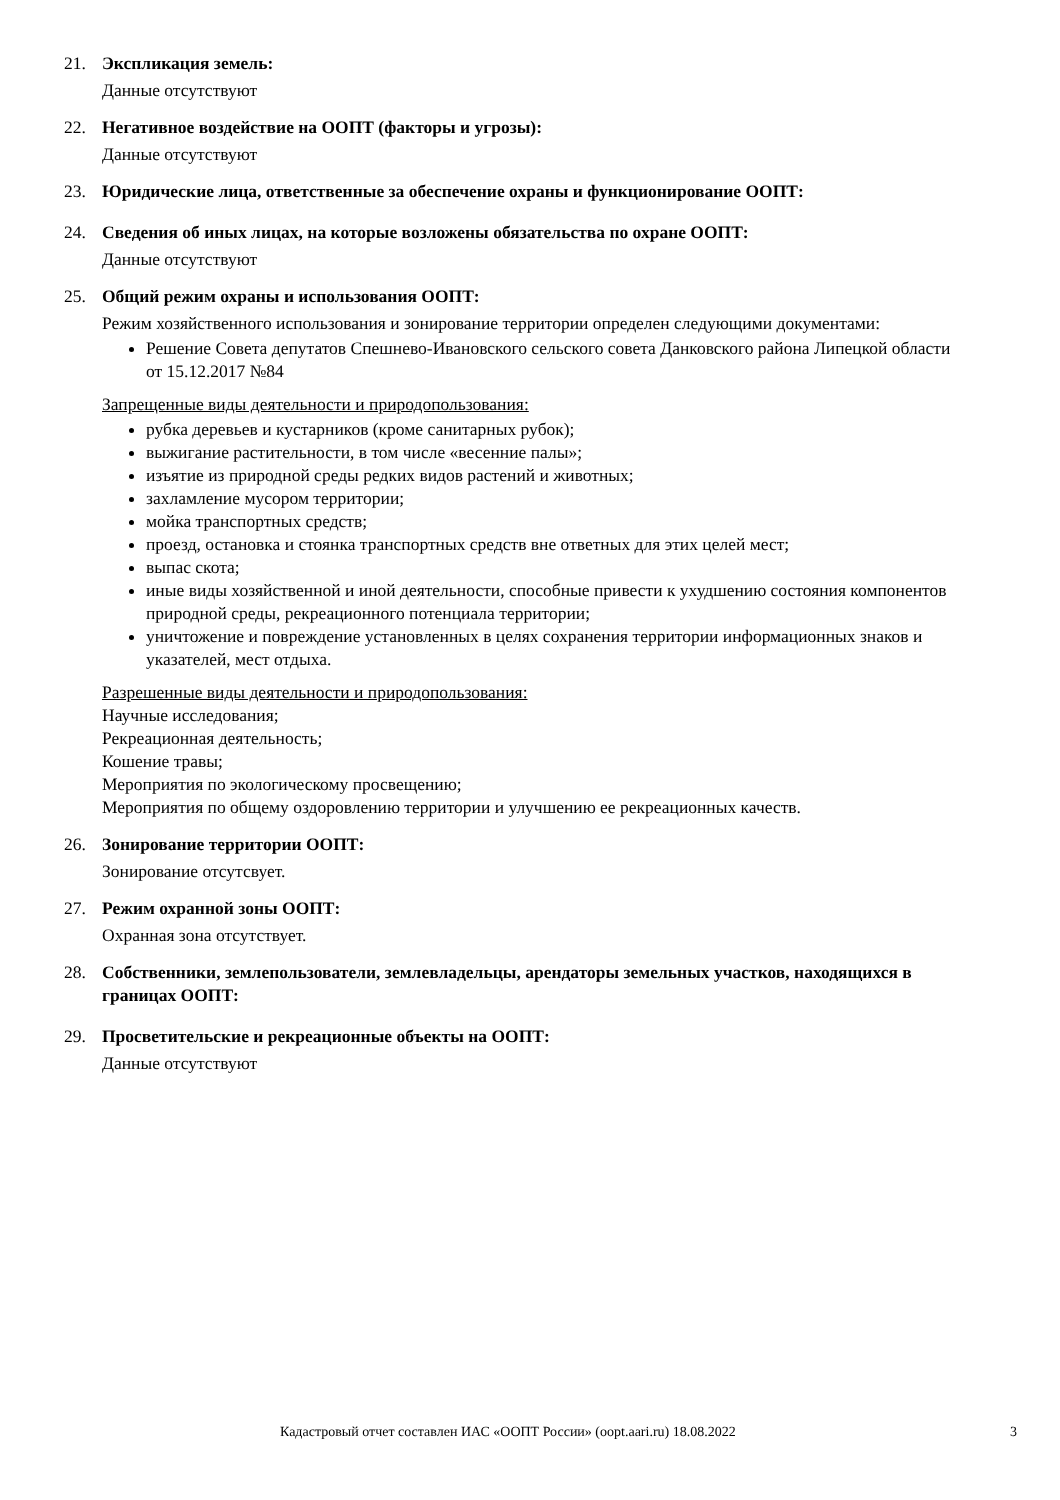21. Экспликация земель:
Данные отсутствуют
22. Негативное воздействие на ООПТ (факторы и угрозы):
Данные отсутствуют
23. Юридические лица, ответственные за обеспечение охраны и функционирование ООПТ:
24. Сведения об иных лицах, на которые возложены обязательства по охране ООПТ:
Данные отсутствуют
25. Общий режим охраны и использования ООПТ:
Режим хозяйственного использования и зонирование территории определен следующими документами:
Решение Совета депутатов Спешнево-Ивановского сельского совета Данковского района Липецкой области от 15.12.2017 №84
Запрещенные виды деятельности и природопользования:
рубка деревьев и кустарников (кроме санитарных рубок);
выжигание растительности, в том числе «весенние палы»;
изъятие из природной среды редких видов растений и животных;
захламление мусором территории;
мойка транспортных средств;
проезд, остановка и стоянка транспортных средств вне ответных для этих целей мест;
выпас скота;
иные виды хозяйственной и иной деятельности, способные привести к ухудшению состояния компонентов природной среды, рекреационного потенциала территории;
уничтожение и повреждение установленных в целях сохранения территории информационных знаков и указателей, мест отдыха.
Разрешенные виды деятельности и природопользования:
Научные исследования;
Рекреационная деятельность;
Кошение травы;
Мероприятия по экологическому просвещению;
Мероприятия по общему оздоровлению территории и улучшению ее рекреационных качеств.
26. Зонирование территории ООПТ:
Зонирование отсутсвует.
27. Режим охранной зоны ООПТ:
Охранная зона отсутствует.
28. Собственники, землепользователи, землевладельцы, арендаторы земельных участков, находящихся в границах ООПТ:
29. Просветительские и рекреационные объекты на ООПТ:
Данные отсутствуют
Кадастровый отчет составлен ИАС «ООПТ России» (oopt.aari.ru) 18.08.2022 3